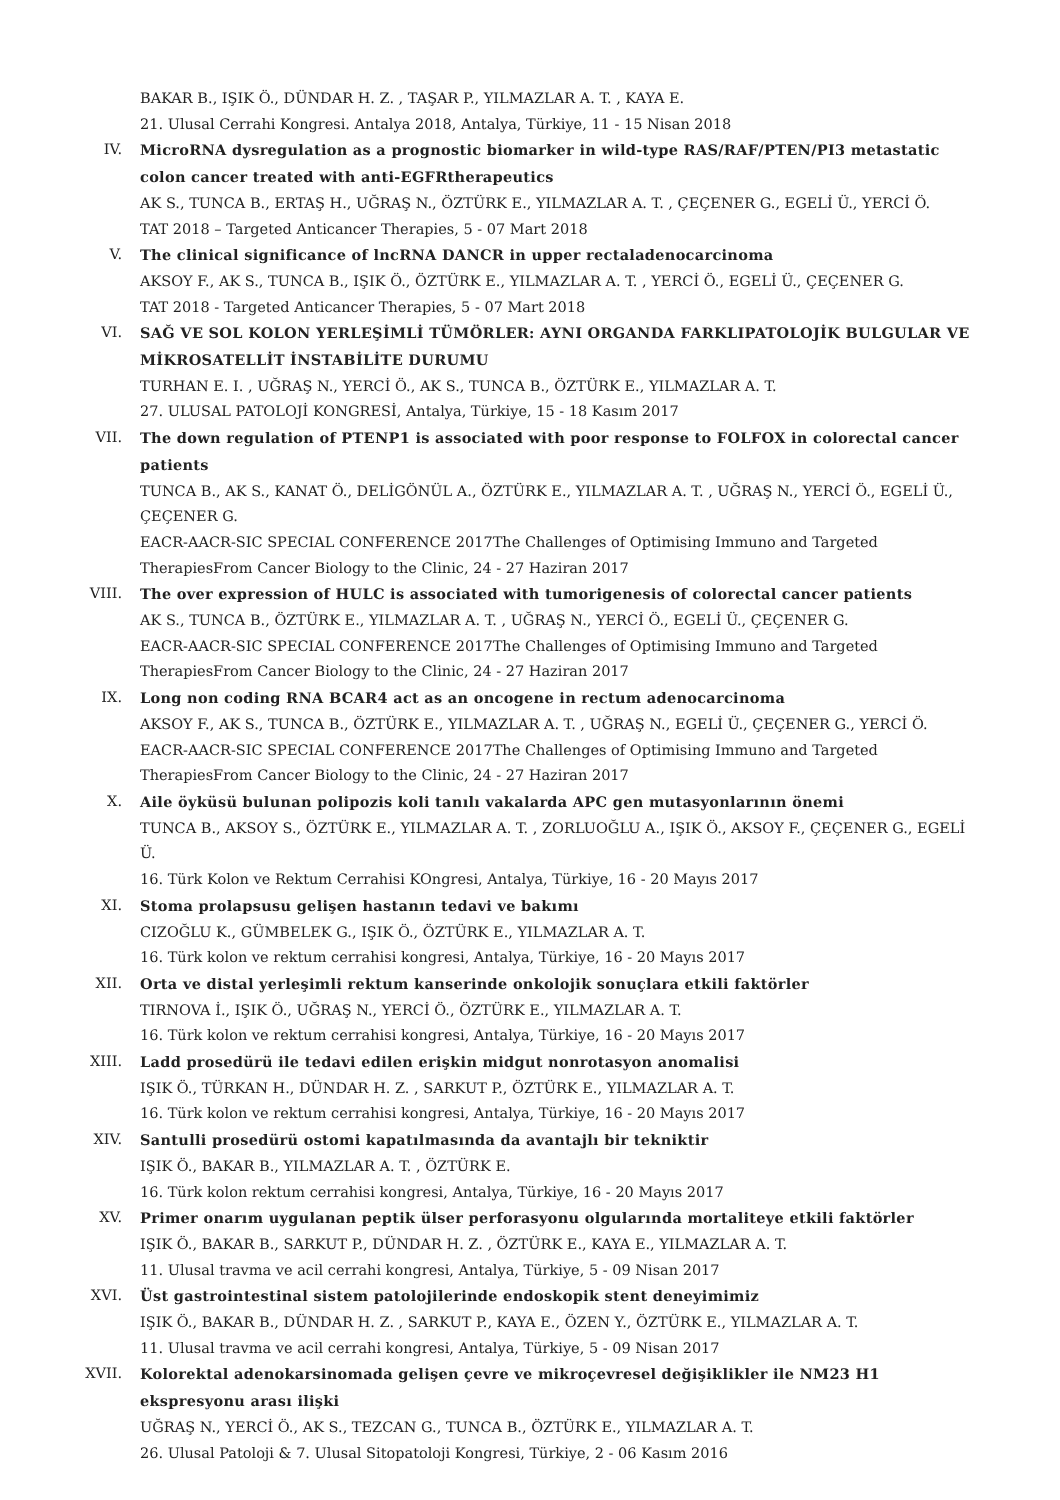BAKAR B., IŞIK Ö., DÜNDAR H. Z. , TAŞAR P., YILMAZLAR A. T. , KAYA E.
21. Ulusal Cerrahi Kongresi. Antalya 2018, Antalya, Türkiye, 11 - 15 Nisan 2018
IV. MicroRNA dysregulation as a prognostic biomarker in wild-type RAS/RAF/PTEN/PI3 metastatic colon cancer treated with anti-EGFRtherapeutics
AK S., TUNCA B., ERTAŞ H., UĞRAŞ N., ÖZTÜRK E., YILMAZLAR A. T. , ÇEÇENER G., EGELİ Ü., YERCİ Ö.
TAT 2018 – Targeted Anticancer Therapies, 5 - 07 Mart 2018
V. The clinical significance of lncRNA DANCR in upper rectaladenocarcinoma
AKSOY F., AK S., TUNCA B., IŞIK Ö., ÖZTÜRK E., YILMAZLAR A. T. , YERCİ Ö., EGELİ Ü., ÇEÇENER G.
TAT 2018 - Targeted Anticancer Therapies, 5 - 07 Mart 2018
VI. SAĞ VE SOL KOLON YERLEŞİMLİ TÜMÖRLER: AYNI ORGANDA FARKLIPATOLOJİK BULGULAR VE MİKROSATELLİT İNSTABİLİTE DURUMU
TURHAN E. I. , UĞRAŞ N., YERCİ Ö., AK S., TUNCA B., ÖZTÜRK E., YILMAZLAR A. T.
27. ULUSAL PATOLOJİ KONGRESİ, Antalya, Türkiye, 15 - 18 Kasım 2017
VII. The down regulation of PTENP1 is associated with poor response to FOLFOX in colorectal cancer patients
TUNCA B., AK S., KANAT Ö., DELİGÖNÜL A., ÖZTÜRK E., YILMAZLAR A. T. , UĞRAŞ N., YERCİ Ö., EGELİ Ü., ÇEÇENER G.
EACR-AACR-SIC SPECIAL CONFERENCE 2017The Challenges of Optimising Immuno and Targeted TherapiesFrom Cancer Biology to the Clinic, 24 - 27 Haziran 2017
VIII. The over expression of HULC is associated with tumorigenesis of colorectal cancer patients
AK S., TUNCA B., ÖZTÜRK E., YILMAZLAR A. T. , UĞRAŞ N., YERCİ Ö., EGELİ Ü., ÇEÇENER G.
EACR-AACR-SIC SPECIAL CONFERENCE 2017The Challenges of Optimising Immuno and Targeted TherapiesFrom Cancer Biology to the Clinic, 24 - 27 Haziran 2017
IX. Long non coding RNA BCAR4 act as an oncogene in rectum adenocarcinoma
AKSOY F., AK S., TUNCA B., ÖZTÜRK E., YILMAZLAR A. T. , UĞRAŞ N., EGELİ Ü., ÇEÇENER G., YERCİ Ö.
EACR-AACR-SIC SPECIAL CONFERENCE 2017The Challenges of Optimising Immuno and Targeted TherapiesFrom Cancer Biology to the Clinic, 24 - 27 Haziran 2017
X. Aile öyküsü bulunan polipozis koli tanılı vakalarda APC gen mutasyonlarının önemi
TUNCA B., AKSOY S., ÖZTÜRK E., YILMAZLAR A. T. , ZORLUOĞLU A., IŞIK Ö., AKSOY F., ÇEÇENER G., EGELİ Ü.
16. Türk Kolon ve Rektum Cerrahisi KOngresi, Antalya, Türkiye, 16 - 20 Mayıs 2017
XI. Stoma prolapsusu gelişen hastanın tedavi ve bakımı
CIZOĞLU K., GÜMBELEK G., IŞIK Ö., ÖZTÜRK E., YILMAZLAR A. T.
16. Türk kolon ve rektum cerrahisi kongresi, Antalya, Türkiye, 16 - 20 Mayıs 2017
XII. Orta ve distal yerleşimli rektum kanserinde onkolojik sonuçlara etkili faktörler
TIRNOVA İ., IŞIK Ö., UĞRAŞ N., YERCİ Ö., ÖZTÜRK E., YILMAZLAR A. T.
16. Türk kolon ve rektum cerrahisi kongresi, Antalya, Türkiye, 16 - 20 Mayıs 2017
XIII. Ladd prosedürü ile tedavi edilen erişkin midgut nonrotasyon anomalisi
IŞIK Ö., TÜRKAN H., DÜNDAR H. Z. , SARKUT P., ÖZTÜRK E., YILMAZLAR A. T.
16. Türk kolon ve rektum cerrahisi kongresi, Antalya, Türkiye, 16 - 20 Mayıs 2017
XIV. Santulli prosedürü ostomi kapatılmasında da avantajlı bir tekniktir
IŞIK Ö., BAKAR B., YILMAZLAR A. T. , ÖZTÜRK E.
16. Türk kolon rektum cerrahisi kongresi, Antalya, Türkiye, 16 - 20 Mayıs 2017
XV. Primer onarım uygulanan peptik ülser perforasyonu olgularında mortaliteye etkili faktörler
IŞIK Ö., BAKAR B., SARKUT P., DÜNDAR H. Z. , ÖZTÜRK E., KAYA E., YILMAZLAR A. T.
11. Ulusal travma ve acil cerrahi kongresi, Antalya, Türkiye, 5 - 09 Nisan 2017
XVI. Üst gastrointestinal sistem patolojilerinde endoskopik stent deneyimimiz
IŞIK Ö., BAKAR B., DÜNDAR H. Z. , SARKUT P., KAYA E., ÖZEN Y., ÖZTÜRK E., YILMAZLAR A. T.
11. Ulusal travma ve acil cerrahi kongresi, Antalya, Türkiye, 5 - 09 Nisan 2017
XVII. Kolorektal adenokarsinomada gelişen çevre ve mikroçevresel değişiklikler ile NM23 H1 ekspresyonu arası ilişki
UĞRAŞ N., YERCİ Ö., AK S., TEZCAN G., TUNCA B., ÖZTÜRK E., YILMAZLAR A. T.
26. Ulusal Patoloji & 7. Ulusal Sitopatoloji Kongresi, Türkiye, 2 - 06 Kasım 2016